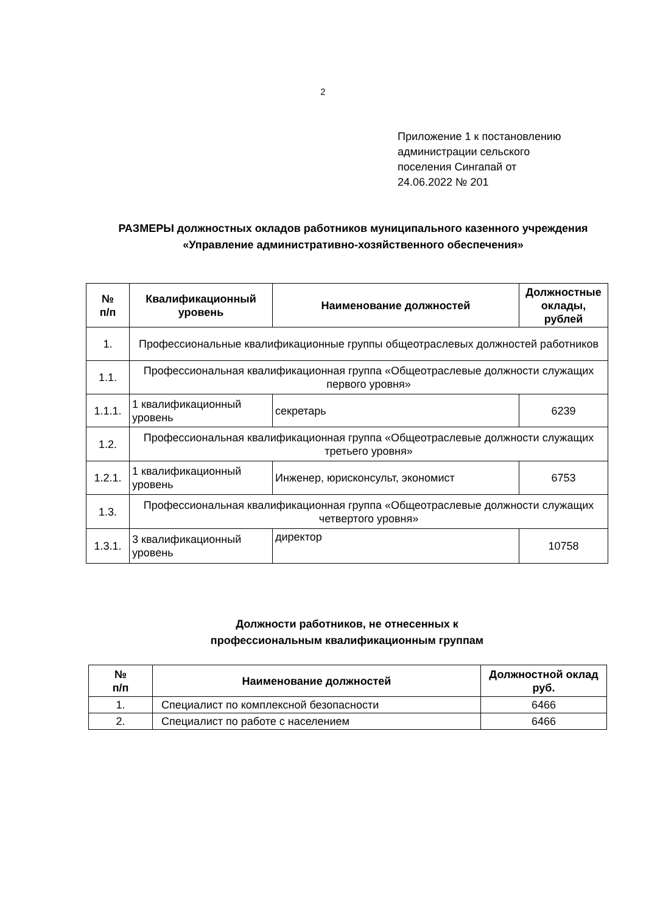2
Приложение 1 к постановлению
администрации сельского
поселения Сингапай от
24.06.2022 № 201
РАЗМЕРЫ должностных окладов работников муниципального казенного учреждения «Управление административно-хозяйственного обеспечения»
| № п/п | Квалификационный уровень | Наименование должностей | Должностные оклады, рублей |
| --- | --- | --- | --- |
| 1. | Профессиональные квалификационные группы общеотраслевых должностей работников | | |
| 1.1. | Профессиональная квалификационная группа «Общеотраслевые должности служащих первого уровня» | | |
| 1.1.1. | 1 квалификационный уровень | секретарь | 6239 |
| 1.2. | Профессиональная квалификационная группа «Общеотраслевые должности служащих третьего уровня» | | |
| 1.2.1. | 1 квалификационный уровень | Инженер, юрисконсульт, экономист | 6753 |
| 1.3. | Профессиональная квалификационная группа «Общеотраслевые должности служащих четвертого уровня» | | |
| 1.3.1. | 3 квалификационный уровень | директор | 10758 |
Должности работников, не отнесенных к профессиональным квалификационным группам
| № п/п | Наименование должностей | Должностной оклад руб. |
| --- | --- | --- |
| 1. | Специалист по комплексной безопасности | 6466 |
| 2. | Специалист по работе с населением | 6466 |